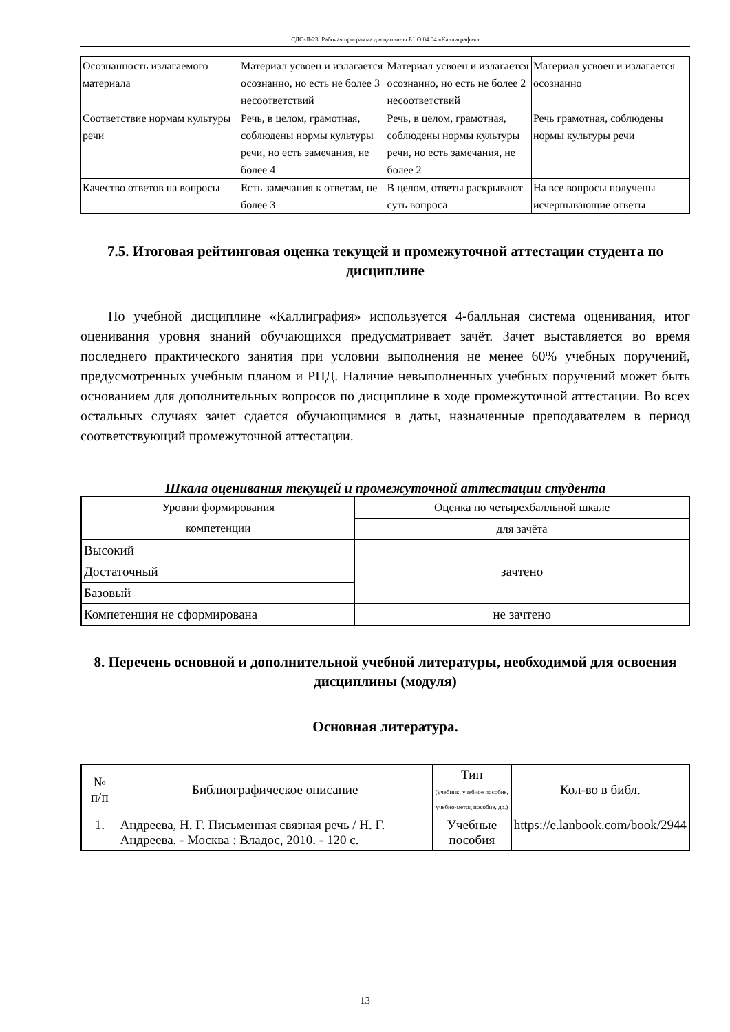СДО-Л-23: Рабочая программа дисциплины Б1.О.04.04 «Каллиграфия»
| Осознанность излагаемого материала | Материал усвоен и излагается осознанно, но есть не более 3 несоответствий | Материал усвоен и излагается осознанно, но есть не более 2 несоответствий | Материал усвоен и излагается осознанно |
| Соответствие нормам культуры речи | Речь, в целом, грамотная, соблюдены нормы культуры речи, но есть замечания, не более 4 | Речь, в целом, грамотная, соблюдены нормы культуры речи, но есть замечания, не более 2 | Речь грамотная, соблюдены нормы культуры речи |
| Качество ответов на вопросы | Есть замечания к ответам, не более 3 | В целом, ответы раскрывают суть вопроса | На все вопросы получены исчерпывающие ответы |
7.5. Итоговая рейтинговая оценка текущей и промежуточной аттестации студента по дисциплине
По учебной дисциплине «Каллиграфия» используется 4-балльная система оценивания, итог оценивания уровня знаний обучающихся предусматривает зачёт. Зачет выставляется во время последнего практического занятия при условии выполнения не менее 60% учебных поручений, предусмотренных учебным планом и РПД. Наличие невыполненных учебных поручений может быть основанием для дополнительных вопросов по дисциплине в ходе промежуточной аттестации. Во всех остальных случаях зачет сдается обучающимися в даты, назначенные преподавателем в период соответствующий промежуточной аттестации.
Шкала оценивания текущей и промежуточной аттестации студента
| Уровни формирования компетенции | Оценка по четырехбалльной шкале |
| | для зачёта |
| Высокий | зачтено |
| Достаточный | |
| Базовый | |
| Компетенция не сформирована | не зачтено |
8. Перечень основной и дополнительной учебной литературы, необходимой для освоения дисциплины (модуля)
Основная литература.
| № п/п | Библиографическое описание | Тип (учебник, учебное пособие, учебно-метод пособие, др.) | Кол-во в библ. |
| --- | --- | --- | --- |
| 1. | Андреева, Н. Г. Письменная связная речь / Н. Г. Андреева. - Москва : Владос, 2010. - 120 с. | Учебные пособия | https://e.lanbook.com/book/2944 |
13